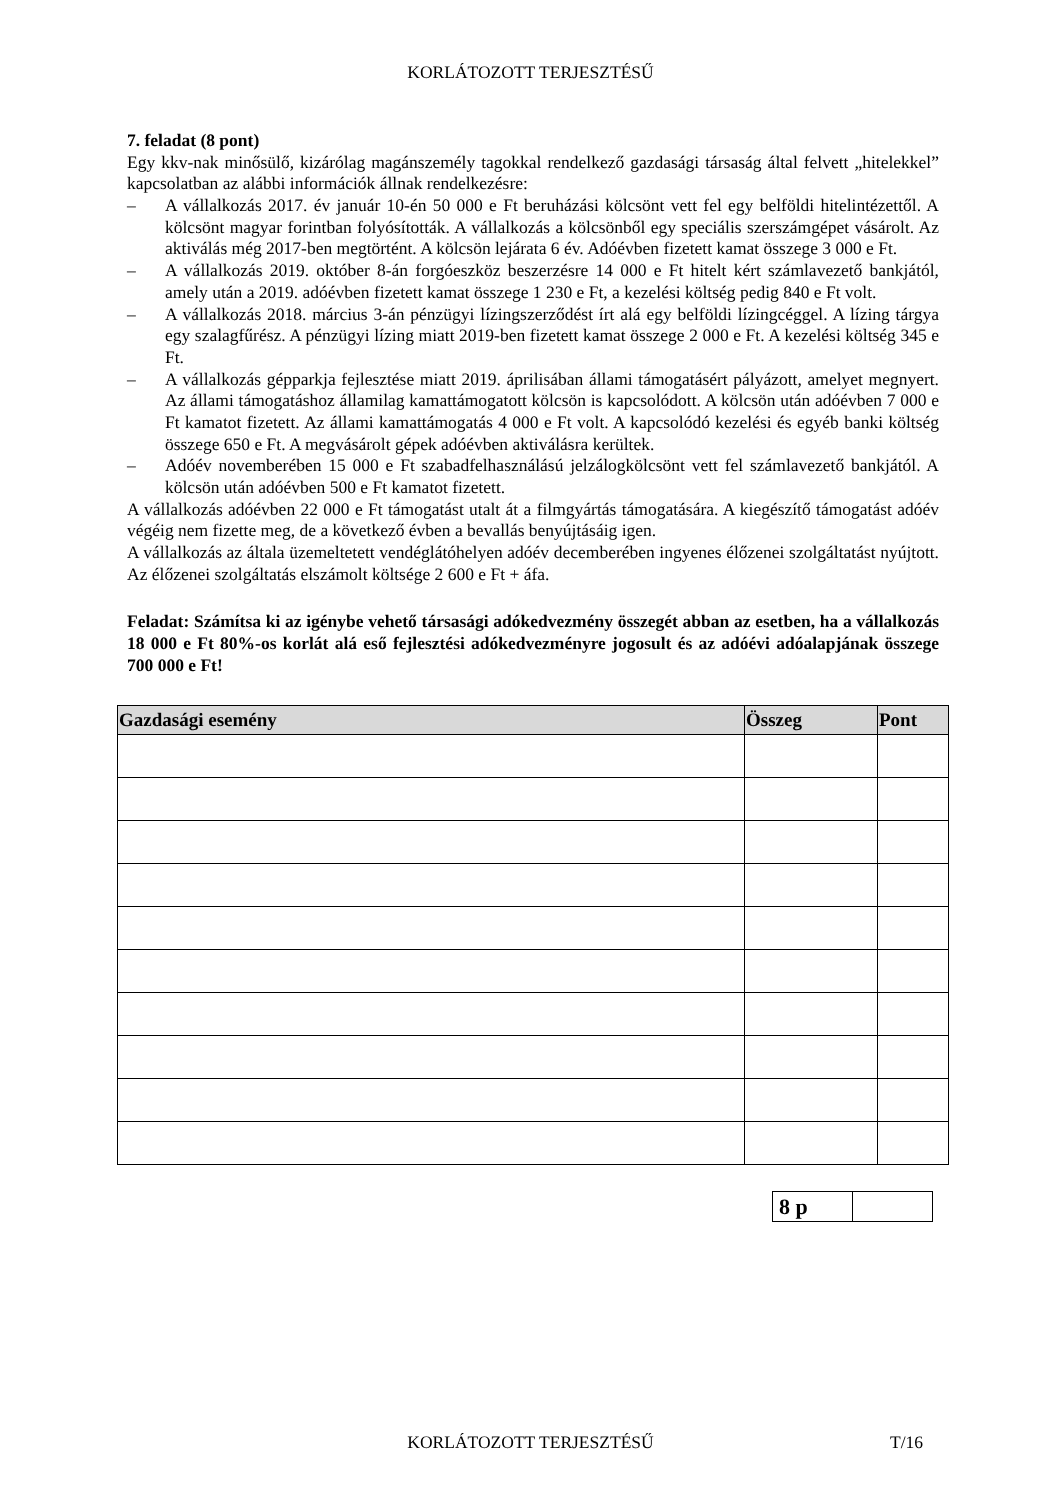KORLÁTOZOTT TERJESZTÉSŰ
7. feladat (8 pont)
Egy kkv-nak minősülő, kizárólag magánszemély tagokkal rendelkező gazdasági társaság által felvett „hitelekkel” kapcsolatban az alábbi információk állnak rendelkezésre:
– A vállalkozás 2017. év január 10-én 50 000 e Ft beruházási kölcsönt vett fel egy belföldi hitelintézettől. A kölcsönt magyar forintban folyósították. A vállalkozás a kölcsönből egy speciális szerszámgépet vásárolt. Az aktiválás még 2017-ben megtörtént. A kölcsön lejárata 6 év. Adóévben fizetett kamat összege 3 000 e Ft.
– A vállalkozás 2019. október 8-án forgóeszköz beszerzésre 14 000 e Ft hitelt kért számlavezető bankjától, amely után a 2019. adóévben fizetett kamat összege 1 230 e Ft, a kezelési költség pedig 840 e Ft volt.
– A vállalkozás 2018. március 3-án pénzügyi lízingszerződést írt alá egy belföldi lízingcéggel. A lízing tárgya egy szalagfűrész. A pénzügyi lízing miatt 2019-ben fizetett kamat összege 2 000 e Ft. A kezelési költség 345 e Ft.
– A vállalkozás gépparkja fejlesztése miatt 2019. áprilisában állami támogatásért pályázott, amelyet megnyert. Az állami támogatáshoz államilag kamattámogatott kölcsön is kapcsolódott. A kölcsön után adóévben 7 000 e Ft kamatot fizetett. Az állami kamattámogatás 4 000 e Ft volt. A kapcsolódó kezelési és egyéb banki költség összege 650 e Ft. A megvásárolt gépek adóévben aktiválásra kerültek.
– Adóév novemberében 15 000 e Ft szabadfelhasználású jelzálogkölcsönt vett fel számlavezető bankjától. A kölcsön után adóévben 500 e Ft kamatot fizetett.
A vállalkozás adóévben 22 000 e Ft támogatást utalt át a filmgyártás támogatására. A kiegészítő támogatást adóév végéig nem fizette meg, de a következő évben a bevallás benyújtásáig igen.
A vállalkozás az általa üzemeltetett vendéglátóhelyen adóév decemberében ingyenes élőzenei szolgáltatást nyújtott. Az élőzenei szolgáltatás elszámolt költsége 2 600 e Ft + áfa.
Feladat: Számítsa ki az igénybe vehető társasági adókedvezmény összegét abban az esetben, ha a vállalkozás 18 000 e Ft 80%-os korlát alá eső fejlesztési adókedvezményre jogosult és az adóévi adóalapjának összege 700 000 e Ft!
| Gazdasági esemény | Összeg | Pont |
| --- | --- | --- |
| 8 p | |
KORLÁTOZOTT TERJESZTÉSŰ T/16